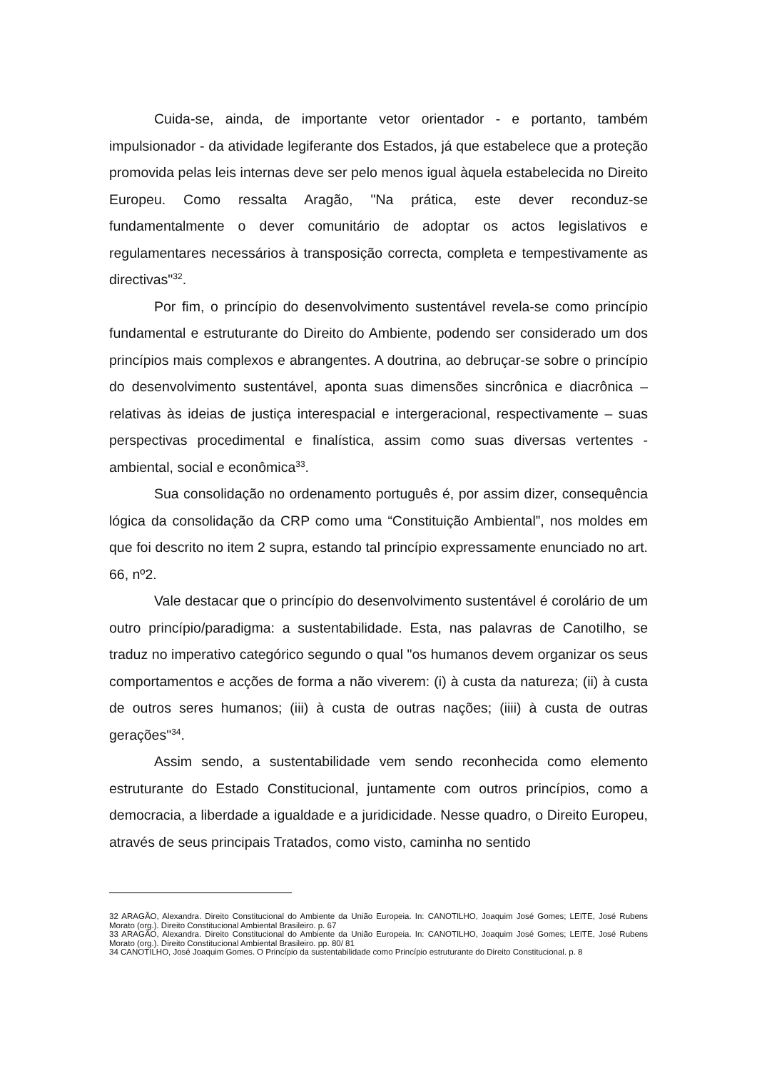Cuida-se, ainda, de importante vetor orientador - e portanto, também impulsionador - da atividade legiferante dos Estados, já que estabelece que a proteção promovida pelas leis internas deve ser pelo menos igual àquela estabelecida no Direito Europeu. Como ressalta Aragão, "Na prática, este dever reconduz-se fundamentalmente o dever comunitário de adoptar os actos legislativos e regulamentares necessários à transposição correcta, completa e tempestivamente as directivas"<sup>32</sup>.
Por fim, o princípio do desenvolvimento sustentável revela-se como princípio fundamental e estruturante do Direito do Ambiente, podendo ser considerado um dos princípios mais complexos e abrangentes. A doutrina, ao debruçar-se sobre o princípio do desenvolvimento sustentável, aponta suas dimensões sincrônica e diacrônica – relativas às ideias de justiça interespacial e intergeracional, respectivamente – suas perspectivas procedimental e finalística, assim como suas diversas vertentes - ambiental, social e econômica<sup>33</sup>.
Sua consolidação no ordenamento português é, por assim dizer, consequência lógica da consolidação da CRP como uma “Constituição Ambiental”, nos moldes em que foi descrito no item 2 supra, estando tal princípio expressamente enunciado no art. 66, nº2.
Vale destacar que o princípio do desenvolvimento sustentável é corolário de um outro princípio/paradigma: a sustentabilidade. Esta, nas palavras de Canotilho, se traduz no imperativo categórico segundo o qual "os humanos devem organizar os seus comportamentos e acções de forma a não viverem: (i) à custa da natureza; (ii) à custa de outros seres humanos; (iii) à custa de outras nações; (iiii) à custa de outras gerações"<sup>34</sup>.
Assim sendo, a sustentabilidade vem sendo reconhecida como elemento estruturante do Estado Constitucional, juntamente com outros princípios, como a democracia, a liberdade a igualdade e a juridicidade. Nesse quadro, o Direito Europeu, através de seus principais Tratados, como visto, caminha no sentido
32 ARAGÃO, Alexandra. Direito Constitucional do Ambiente da União Europeia. In: CANOTILHO, Joaquim José Gomes; LEITE, José Rubens Morato (org.). Direito Constitucional Ambiental Brasileiro. p. 67
33 ARAGÃO, Alexandra. Direito Constitucional do Ambiente da União Europeia. In: CANOTILHO, Joaquim José Gomes; LEITE, José Rubens Morato (org.). Direito Constitucional Ambiental Brasileiro. pp. 80/ 81
34 CANOTILHO, José Joaquim Gomes. O Princípio da sustentabilidade como Princípio estruturante do Direito Constitucional. p. 8